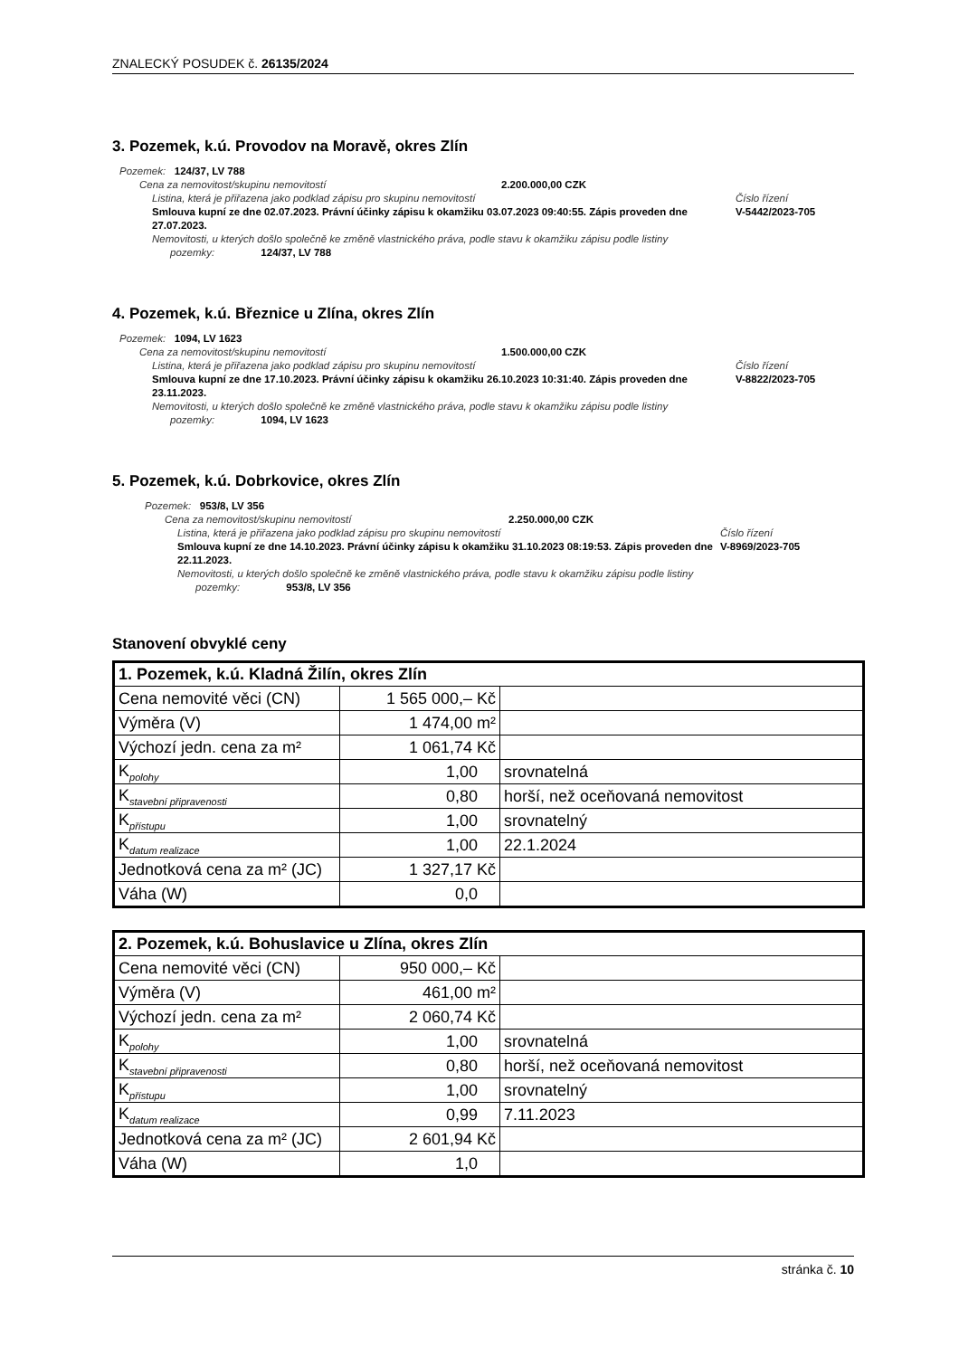ZNALECKÝ POSUDEK č. 26135/2024
3. Pozemek, k.ú. Provodov na Moravě, okres Zlín
Pozemek: 124/37, LV 788
Cena za nemovitost/skupinu nemovitostí 2.200.000,00 CZK
Listina, která je přiřazena jako podklad zápisu pro skupinu nemovitostí Číslo řízení
Smlouva kupní ze dne 02.07.2023. Právní účinky zápisu k okamžiku 03.07.2023 09:40:55. Zápis proveden dne 27.07.2023. V-5442/2023-705
Nemovitosti, u kterých došlo společně ke změně vlastnického práva, podle stavu k okamžiku zápisu podle listiny
pozemky: 124/37, LV 788
4. Pozemek, k.ú. Březnice u Zlína, okres Zlín
Pozemek: 1094, LV 1623
Cena za nemovitost/skupinu nemovitostí 1.500.000,00 CZK
Listina, která je přiřazena jako podklad zápisu pro skupinu nemovitostí Číslo řízení
Smlouva kupní ze dne 17.10.2023. Právní účinky zápisu k okamžiku 26.10.2023 10:31:40. Zápis proveden dne 23.11.2023. V-8822/2023-705
Nemovitosti, u kterých došlo společně ke změně vlastnického práva, podle stavu k okamžiku zápisu podle listiny
pozemky: 1094, LV 1623
5. Pozemek, k.ú. Dobrkovice, okres Zlín
Pozemek: 953/8, LV 356
Cena za nemovitost/skupinu nemovitostí 2.250.000,00 CZK
Listina, která je přiřazena jako podklad zápisu pro skupinu nemovitostí Číslo řízení
Smlouva kupní ze dne 14.10.2023. Právní účinky zápisu k okamžiku 31.10.2023 08:19:53. Zápis proveden dne 22.11.2023. V-8969/2023-705
Nemovitosti, u kterých došlo společně ke změně vlastnického práva, podle stavu k okamžiku zápisu podle listiny
pozemky: 953/8, LV 356
Stanovení obvyklé ceny
| 1. Pozemek, k.ú. Kladná Žilín, okres Zlín | | |
| --- | --- | --- |
| Cena nemovité věci (CN) | 1 565 000,– Kč | |
| Výměra (V) | 1 474,00 m² | |
| Výchozí jedn. cena za m² | 1 061,74 Kč | |
| K<sub>polohy</sub> | 1,00 | srovnatelná |
| K<sub>stavební připravenosti</sub> | 0,80 | horší, než oceňovaná nemovitost |
| K<sub>přístupu</sub> | 1,00 | srovnatelný |
| K<sub>datum realizace</sub> | 1,00 | 22.1.2024 |
| Jednotková cena za m² (JC) | 1 327,17 Kč | |
| Váha (W) | 0,0 | |
| 2. Pozemek, k.ú. Bohuslavice u Zlína, okres Zlín | | |
| --- | --- | --- |
| Cena nemovité věci (CN) | 950 000,– Kč | |
| Výměra (V) | 461,00 m² | |
| Výchozí jedn. cena za m² | 2 060,74 Kč | |
| K<sub>polohy</sub> | 1,00 | srovnatelná |
| K<sub>stavební připravenosti</sub> | 0,80 | horší, než oceňovaná nemovitost |
| K<sub>přístupu</sub> | 1,00 | srovnatelný |
| K<sub>datum realizace</sub> | 0,99 | 7.11.2023 |
| Jednotková cena za m² (JC) | 2 601,94 Kč | |
| Váha (W) | 1,0 | |
stránka č. 10